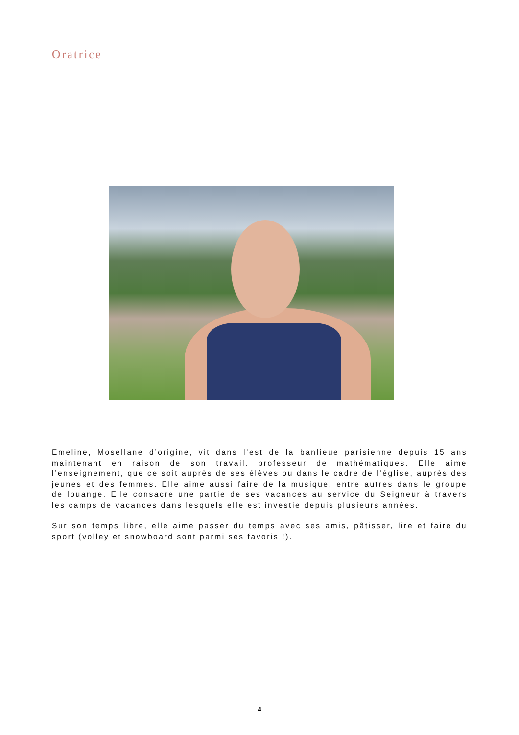Oratrice
Emeline, Mosellane d’origine, vit dans l’est de la banlieue parisienne depuis 15 ans maintenant en raison de son travail, professeur de mathématiques. Elle aime l’enseignement, que ce soit auprès de ses élèves ou dans le cadre de l’église, auprès des jeunes et des femmes. Elle aime aussi faire de la musique, entre autres dans le groupe de louange. Elle consacre une partie de ses vacances au service du Seigneur à travers les camps de vacances dans lesquels elle est investie depuis plusieurs années.
Sur son temps libre, elle aime passer du temps avec ses amis, pâtisser, lire et faire du sport (volley et snowboard sont parmi ses favoris !).
4